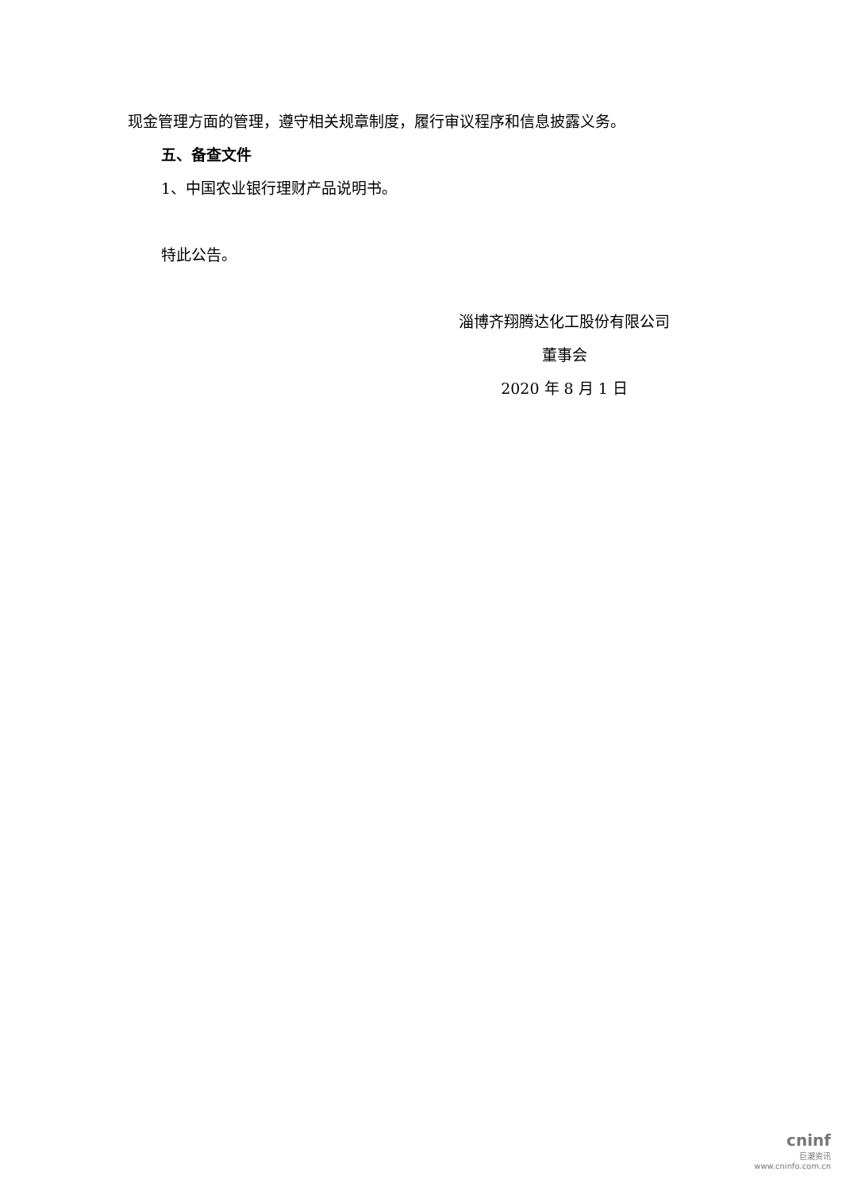现金管理方面的管理，遵守相关规章制度，履行审议程序和信息披露义务。
五、备查文件
1、中国农业银行理财产品说明书。
特此公告。
淄博齐翔腾达化工股份有限公司
董事会
2020 年 8 月 1 日
cninf
巨潮资讯
www.cninfo.com.cn